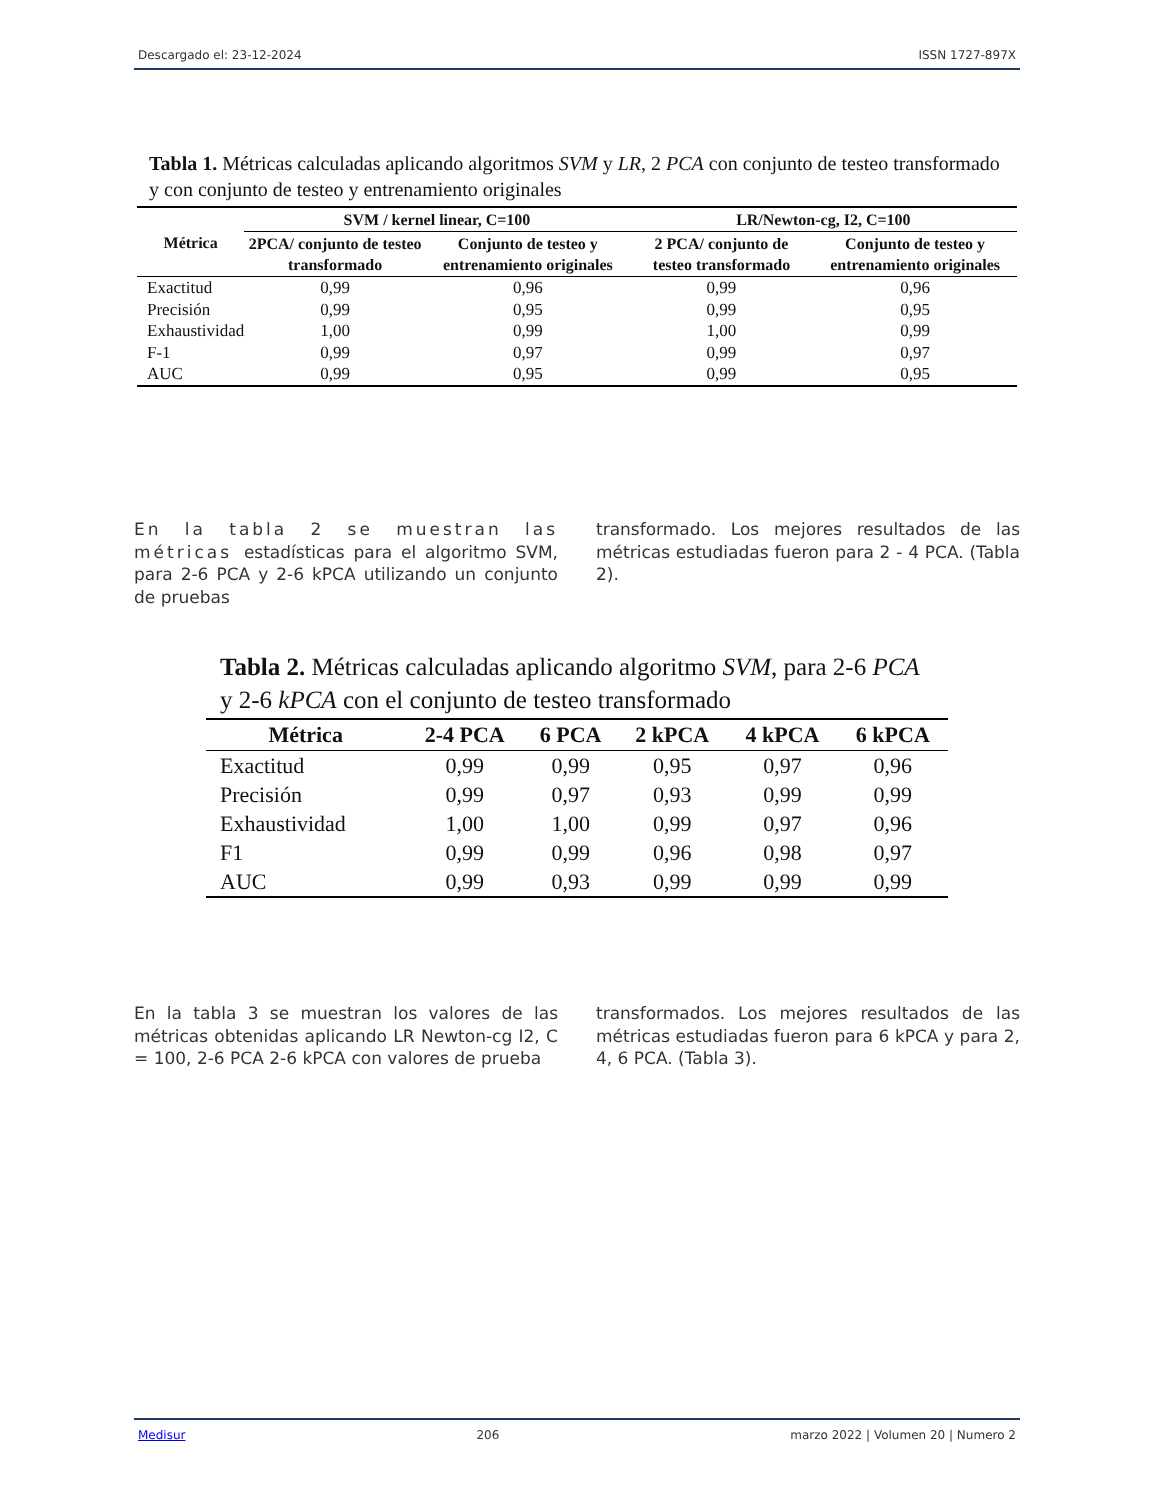Descargado el: 23-12-2024 ISSN 1727-897X
Tabla 1. Métricas calculadas aplicando algoritmos SVM y LR, 2 PCA con conjunto de testeo transformado y con conjunto de testeo y entrenamiento originales
| Métrica | SVM / kernel linear, C=100 | | LR/Newton-cg, I2, C=100 | |
| --- | --- | --- | --- | --- |
| | 2PCA/ conjunto de testeo transformado | Conjunto de testeo y entrenamiento originales | 2 PCA/ conjunto de testeo transformado | Conjunto de testeo y entrenamiento originales |
| Exactitud | 0,99 | 0,96 | 0,99 | 0,96 |
| Precisión | 0,99 | 0,95 | 0,99 | 0,95 |
| Exhaustividad | 1,00 | 0,99 | 1,00 | 0,99 |
| F-1 | 0,99 | 0,97 | 0,99 | 0,97 |
| AUC | 0,99 | 0,95 | 0,99 | 0,95 |
En la tabla 2 se muestran las métricas estadísticas para el algoritmo SVM, para 2-6 PCA y 2-6 kPCA utilizando un conjunto de pruebas
transformado. Los mejores resultados de las métricas estudiadas fueron para 2 - 4 PCA. (Tabla 2).
Tabla 2. Métricas calculadas aplicando algoritmo SVM, para 2-6 PCA y 2-6 kPCA con el conjunto de testeo transformado
| Métrica | 2-4 PCA | 6 PCA | 2 kPCA | 4 kPCA | 6 kPCA |
| --- | --- | --- | --- | --- | --- |
| Exactitud | 0,99 | 0,99 | 0,95 | 0,97 | 0,96 |
| Precisión | 0,99 | 0,97 | 0,93 | 0,99 | 0,99 |
| Exhaustividad | 1,00 | 1,00 | 0,99 | 0,97 | 0,96 |
| F1 | 0,99 | 0,99 | 0,96 | 0,98 | 0,97 |
| AUC | 0,99 | 0,93 | 0,99 | 0,99 | 0,99 |
En la tabla 3 se muestran los valores de las métricas obtenidas aplicando LR Newton-cg I2, C = 100, 2-6 PCA 2-6 kPCA con valores de prueba
transformados. Los mejores resultados de las métricas estudiadas fueron para 6 kPCA y para 2, 4, 6 PCA. (Tabla 3).
Medisur 206 marzo 2022 | Volumen 20 | Numero 2